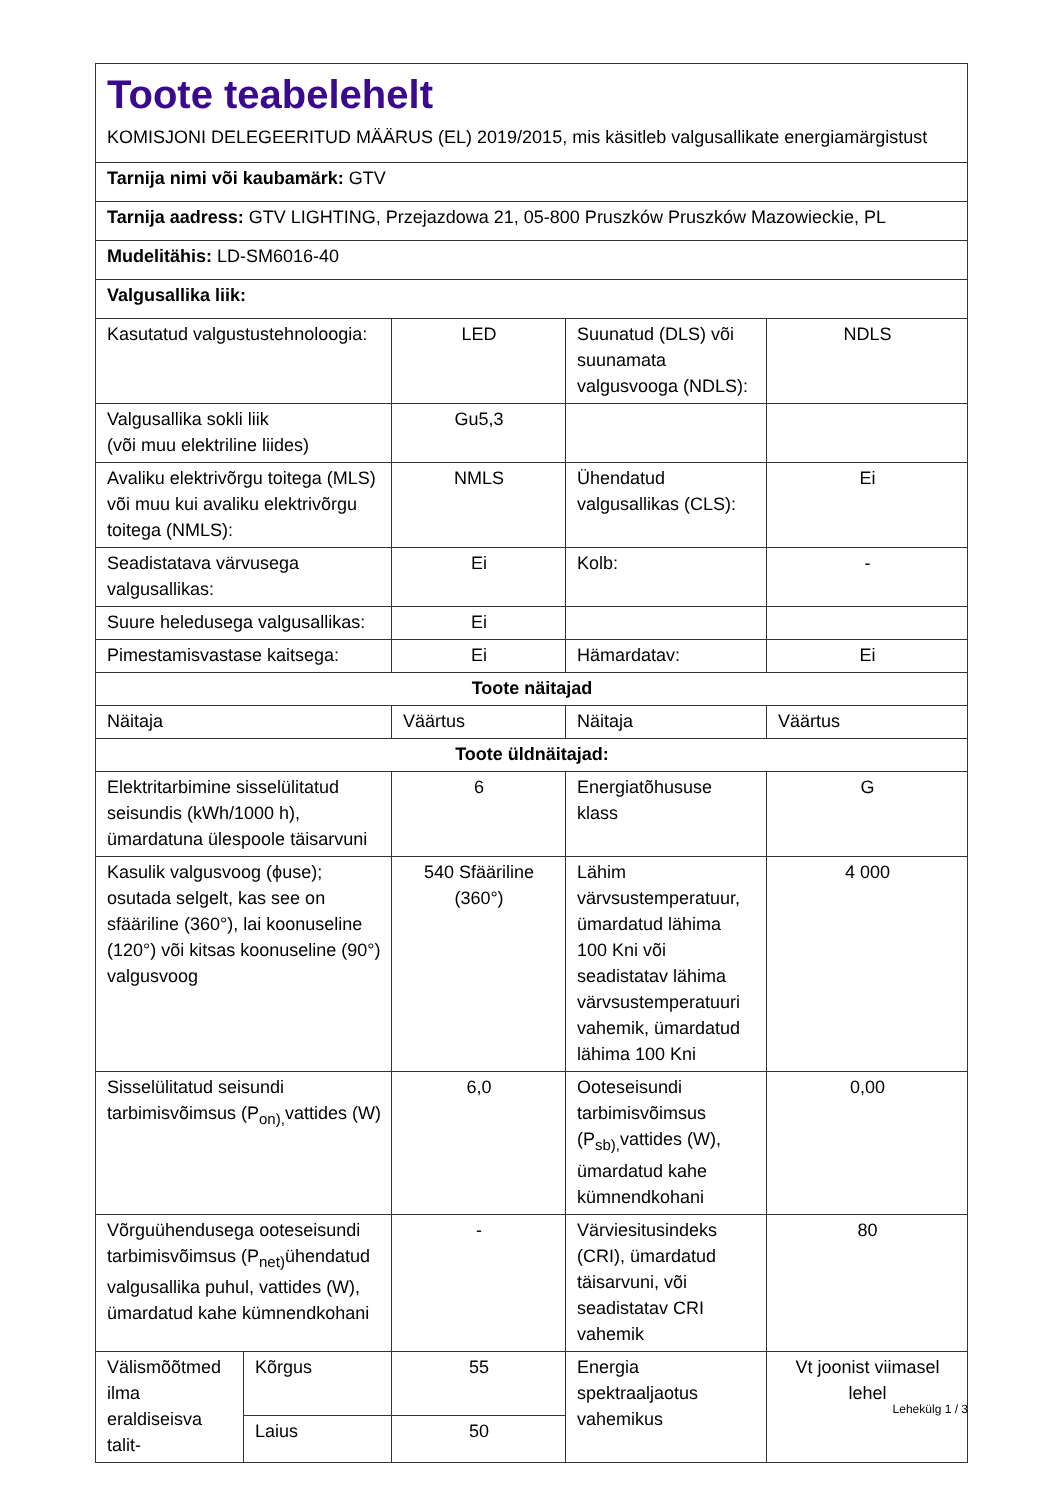| Toote teabelehelt KOMISJONI DELEGEERITUD MÄÄRUS (EL) 2019/2015, mis käsitleb valgusallikate energiamärgistust | | | | |
| Tarnija nimi või kaubamärk: GTV | | | | |
| Tarnija aadress: GTV LIGHTING, Przejazdowa 21, 05-800 Pruszków Pruszków Mazowieckie, PL | | | | |
| Mudelitähis: LD-SM6016-40 | | | | |
| Valgusallika liik: | | | | |
| Kasutatud valgustustehnoloogia: | | LED | Suunatud (DLS) või suunamata valgusvooga (NDLS): | NDLS |
| Valgusallika sokli liik (või muu elektriline liides) | | Gu5,3 | | |
| Avaliku elektrivõrgu toitega (MLS) või muu kui avaliku elektrivõrgu toitega (NMLS): | | NMLS | Ühendatud valgusallikas (CLS): | Ei |
| Seadistatava värvusega valgusallikas: | | Ei | Kolb: | - |
| Suure heledusega valgusallikas: | | Ei | | |
| Pimestamisvastase kaitsega: | | Ei | Hämardatav: | Ei |
| Toote näitajad | | | | |
| Näitaja | | Väärtus | Näitaja | Väärtus |
| Toote üldnäitajad: | | | | |
| Elektritarbimine sisselülitatud seisundis (kWh/1000 h), ümardatuna ülespoole täisarvuni | | 6 | Energiatõhususe klass | G |
| Kasulik valgusvoog (ϕuse); osutada selgelt, kas see on sfääriline (360°), lai koonuseline (120°) või kitsas koonuseline (90°) valgusvoog | | 540 Sfääriline (360°) | Lähim värvsustemperatuur, ümardatud lähima 100 Kni või seadistatav lähima värvsustemperatuuri vahemik, ümardatud lähima 100 Kni | 4 000 |
| Sisselülitatud seisundi tarbimisvõimsus (P<sub>on),</sub>vattides (W) | | 6,0 | Ooteseisundi tarbimisvõimsus (P<sub>sb),</sub>vattides (W), ümardatud kahe kümnendkohani | 0,00 |
| Võrguühendusega ooteseisundi tarbimisvõimsus (P<sub>net)</sub>ühendatud valgusallika puhul, vattides (W), ümardatud kahe kümnendkohani | | - | Värviesitusindeks (CRI), ümardatud täisarvuni, või seadistatav CRI vahemik | 80 |
| Välismõõtmed ilma eraldiseisva talit- | Kõrgus | 55 | Energia spektraaljaotus vahemikus | Vt joonist viimasel lehel |
| | Laius | 50 | | |
Lehekülg 1 / 3